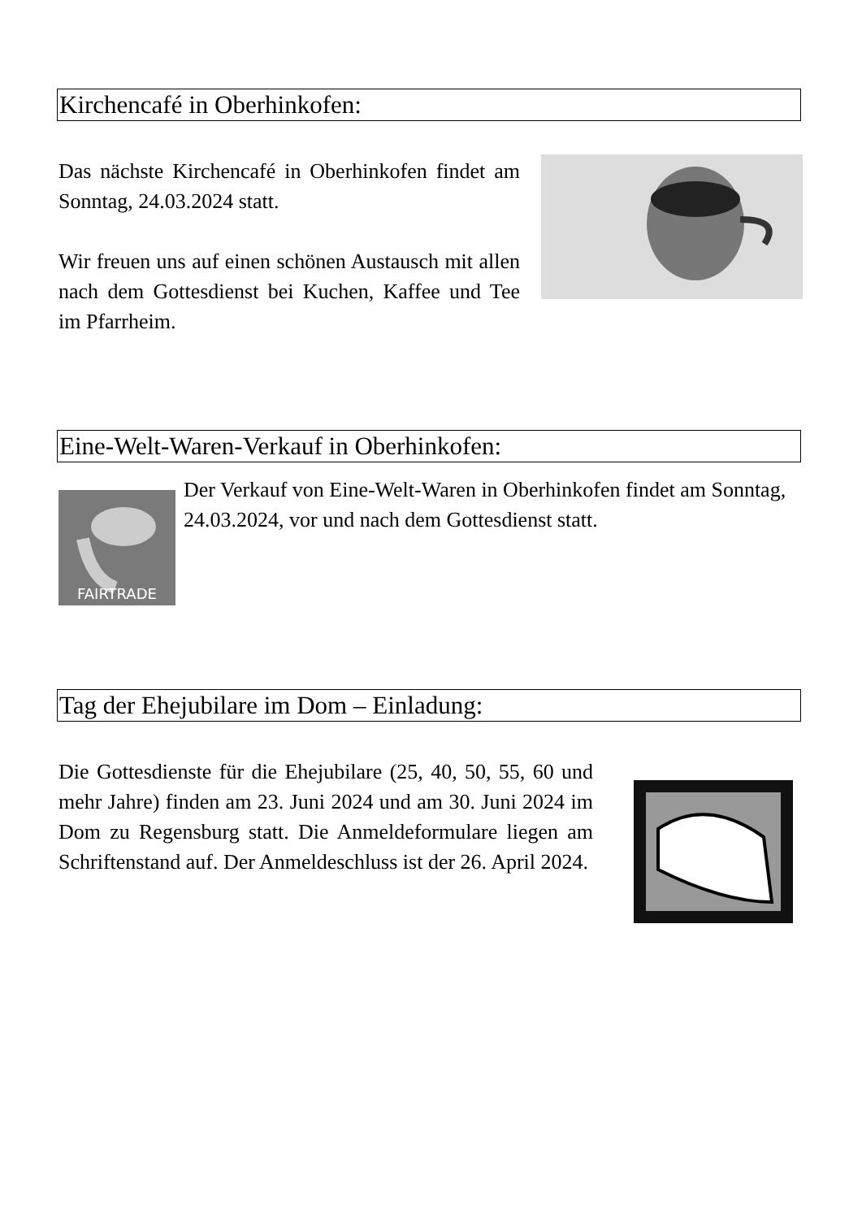Kirchencafé in Oberhinkofen:
Das nächste Kirchencafé in Oberhinkofen findet am Sonntag, 24.03.2024 statt.
Wir freuen uns auf einen schönen Austausch mit allen nach dem Gottesdienst bei Kuchen, Kaffee und Tee im Pfarrheim.
Eine-Welt-Waren-Verkauf in Oberhinkofen:
FAIRTRADE
Der Verkauf von Eine-Welt-Waren in Oberhinkofen findet am Sonntag, 24.03.2024, vor und nach dem Gottesdienst statt.
Tag der Ehejubilare im Dom – Einladung:
Die Gottesdienste für die Ehejubilare (25, 40, 50, 55, 60 und mehr Jahre) finden am 23. Juni 2024 und am 30. Juni 2024 im Dom zu Regensburg statt. Die Anmeldeformulare liegen am Schriftenstand auf. Der Anmeldeschluss ist der 26. April 2024.